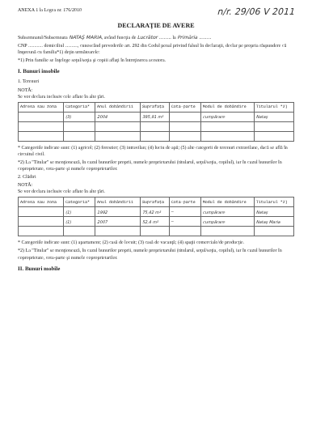ANEXA 1 la Legea nr. 176/2010 n/r. 29/06 V 2011
DECLARAŢIE DE AVERE
Subsemnatul/Subsemnata NATAŞ MARIA, având funcţia de Lucrător ........ la Primăria ........
CNP ............ domiciliul ........, cunoscând prevederile art. 292 din Codul penal privind falsul în declaraţii, declar pe propria răspundere că împreună cu familia*1) deţin următoarele:
*1) Prin familie se înţelege soţul/soţia şi copiii aflaţi în întreţinerea acestora.
I. Bunuri imobile
1. Terenuri
NOTĂ:
Se vor declara inclusiv cele aflate în alte ţări.
| Adresa sau zona | Categoria* | Anul dobândirii | Suprafaţa | Cota-parte | Modul de dobândire | Titularul *2) |
| --- | --- | --- | --- | --- | --- | --- |
| | (3) | 2004 | 395,91 m² | | cumpărare | Nataş |
* Categoriile indicate sunt: (1) agricol; (2) forestier; (3) intravilan; (4) luciu de apă; (5) alte categorii de terenuri extravilane, dacă se află în circuitul civil.
*2) La "Titular" se menţionează, în cazul bunurilor proprii, numele proprietarului (titularul, soţul/soţia, copilul), iar în cazul bunurilor în coproprietate, cota-parte şi numele coproprietarilor.
2. Clădiri
NOTĂ:
Se vor declara inclusiv cele aflate în alte ţări.
| Adresa sau zona | Categoria* | Anul dobândirii | Suprafaţa | Cota-parte | Modul de dobândire | Titularul *2) |
| --- | --- | --- | --- | --- | --- | --- |
| | (1) | 1992 | 75,42 m² | — | cumpărare | Nataş |
| | (1) | 2007 | 52,4 m² | — | cumpărare | Nataş Maria |
* Categoriile indicate sunt: (1) apartament; (2) casă de locuit; (3) casă de vacanţă; (4) spaţii comerciale/de producţie.
*2) La "Titular" se menţionează, în cazul bunurilor proprii, numele proprietarului (titularul, soţul/soţia, copilul), iar în cazul bunurilor în coproprietate, cota-parte şi numele coproprietarilor.
II. Bunuri mobile